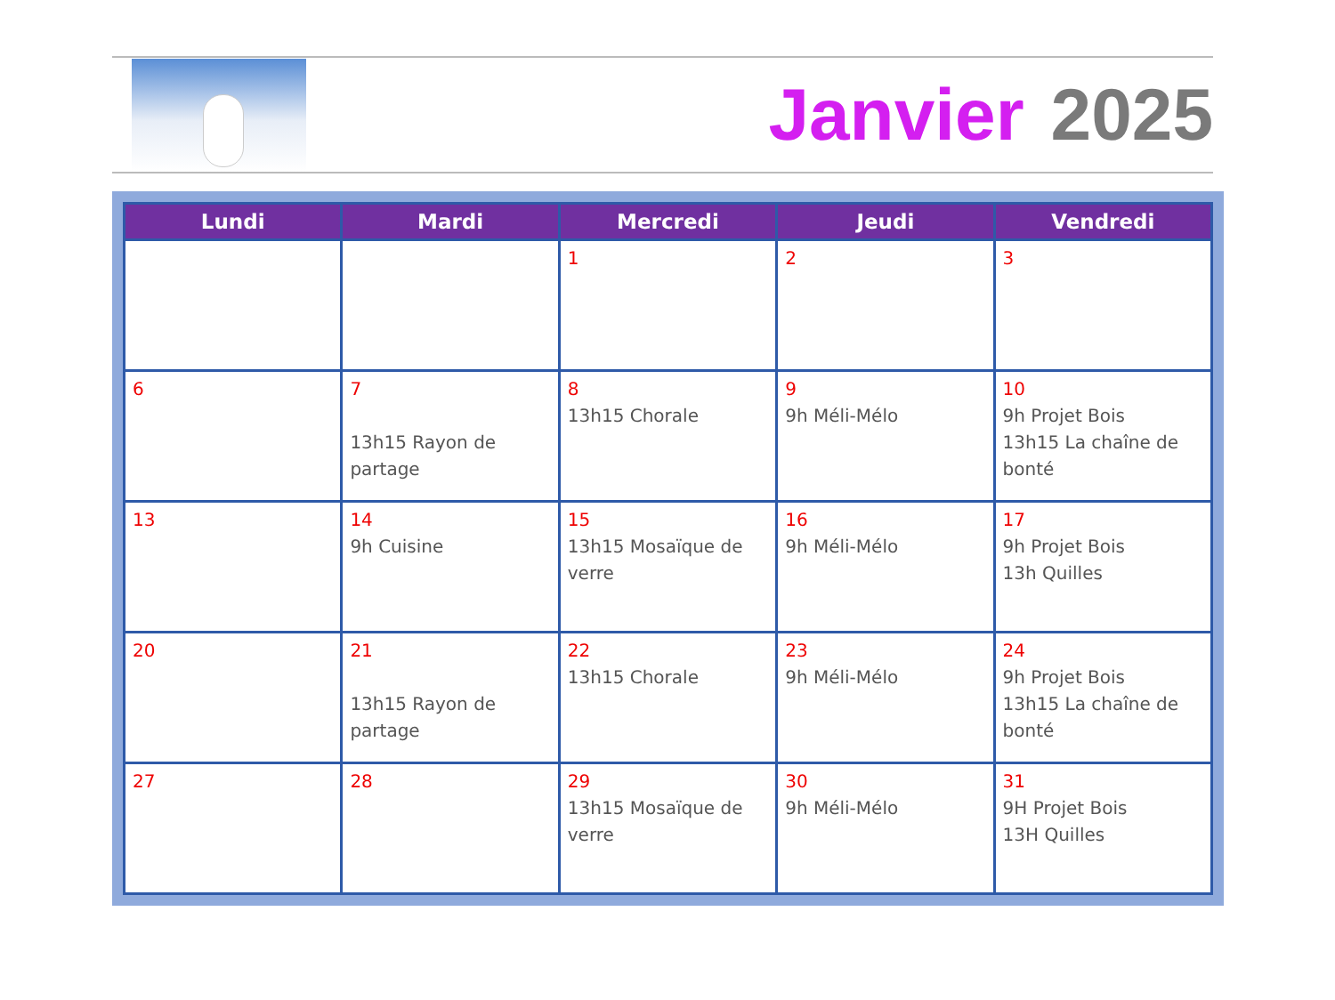Janvier 2025
| Lundi | Mardi | Mercredi | Jeudi | Vendredi |
| --- | --- | --- | --- | --- |
| | | 1 | 2 | 3 |
| 6 | 7 13h15 Rayon de partage | 8 13h15 Chorale | 9 9h Méli-Mélo | 10 9h Projet Bois 13h15 La chaîne de bonté |
| 13 | 14 9h Cuisine | 15 13h15 Mosaïque de verre | 16 9h Méli-Mélo | 17 9h Projet Bois 13h Quilles |
| 20 | 21 13h15 Rayon de partage | 22 13h15 Chorale | 23 9h Méli-Mélo | 24 9h Projet Bois 13h15 La chaîne de bonté |
| 27 | 28 | 29 13h15 Mosaïque de verre | 30 9h Méli-Mélo | 31 9H Projet Bois 13H Quilles |